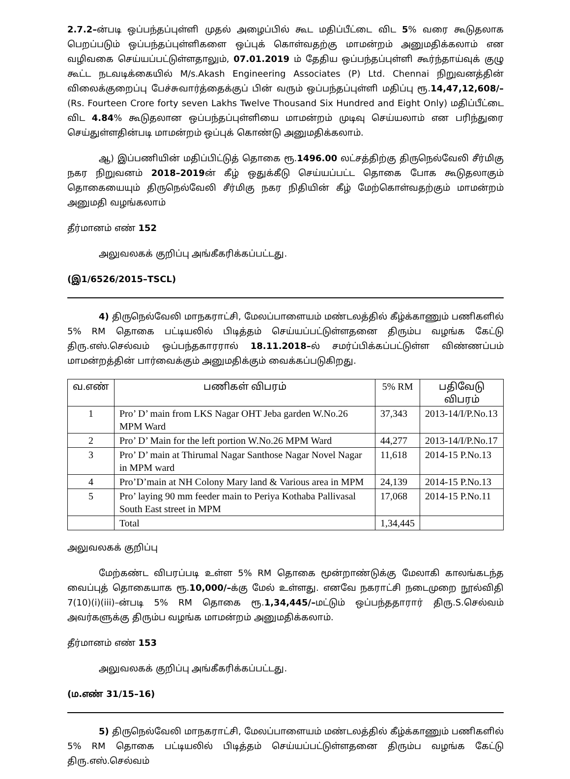2.7.2–ன்படி ஒப்பந்தப்புள்ளி முதல் அழைப்பில் கூட மதிப்பீட்டை விட 5% வரை கூடுதலாக பெறப்படும் ஒப்பந்தப்புள்ளிகளை ஒப்புக் கொள்வதற்கு மாமன்றம் அனுமதிக்கலாம் என வழிவகை செய்யப்பட்டுள்ளதாலும், 07.01.2019 ம் தேதிய ஒப்பந்தப்புள்ளி கூர்ந்தாய்வுக் குழு கூட்ட நடவடிக்கையில் M/s.Akash Engineering Associates (P) Ltd. Chennai நிறுவனத்தின் விலைக்குறைப்பு பேச்சுவார்த்தைக்குப் பின் வரும் ஒப்பந்தப்புள்ளி மதிப்பு ரூ.14,47,12,608/– (Rs. Fourteen Crore forty seven Lakhs Twelve Thousand Six Hundred and Eight Only) மதிப்பீட்டை விட 4.84% கூடுதலான ஒப்பந்தப்புள்ளியை மாமன்றம் முடிவு செய்யலாம் என பரிந்துரை செய்துள்ளதின்படி மாமன்றம் ஒப்புக் கொண்டு அனுமதிக்கலாம்.
ஆ) இப்பணியின் மதிப்பிட்டுத் தொகை ரூ.1496.00 லட்சத்திற்கு திருநெல்வேலி சீர்மிகு நகர நிறுவனம் 2018–2019ன் கீழ் ஒதுக்கீடு செய்யப்பட்ட தொகை போக கூடுதலாகும் தொகையையும் திருநெல்வேலி சீர்மிகு நகர நிதியின் கீழ் மேற்கொள்வதற்கும் மாமன்றம் அனுமதி வழங்கலாம்
தீர்மானம் எண் 152
அலுவலகக் குறிப்பு அங்கீகரிக்கப்பட்டது.
(இ1/6526/2015–TSCL)
4) திருநெல்வேலி மாநகராட்சி, மேலப்பாளையம் மண்டலத்தில் கீழ்க்காணும் பணிகளில் 5% RM தொகை பட்டியலில் பிடித்தம் செய்யப்பட்டுள்ளதனை திரும்ப வழங்க கேட்டு திரு.எஸ்.செல்வம் ஒப்பந்தகாரரால் 18.11.2018–ல் சமர்ப்பிக்கப்பட்டுள்ள விண்ணப்பம் மாமன்றத்தின் பார்வைக்கும் அனுமதிக்கும் வைக்கப்படுகிறது.
| வ.எண் | பணிகள் விபரம் | 5% RM | பதிவேடு விபரம் |
| --- | --- | --- | --- |
| 1 | Pro’ D’ main from LKS Nagar OHT Jeba garden W.No.26 MPM Ward | 37,343 | 2013-14/I/P.No.13 |
| 2 | Pro’ D’ Main for the left portion W.No.26 MPM Ward | 44,277 | 2013-14/I/P.No.17 |
| 3 | Pro’ D’ main at Thirumal Nagar Santhose Nagar Novel Nagar in MPM ward | 11,618 | 2014-15 P.No.13 |
| 4 | Pro’D’main at NH Colony Mary land & Various area in MPM | 24,139 | 2014-15 P.No.13 |
| 5 | Pro’ laying 90 mm feeder main to Periya Kothaba Pallivasal South East street in MPM | 17,068 | 2014-15 P.No.11 |
| | Total | 1,34,445 | |
அலுவலகக் குறிப்பு
மேற்கண்ட விபரப்படி உள்ள 5% RM தொகை மூன்றாண்டுக்கு மேலாகி காலங்கடந்த வைப்புத் தொகையாக ரூ.10,000/–க்கு மேல் உள்ளது. எனவே நகராட்சி நடைமுறை நூல்விதி 7(10)(i)(iii)–ன்படி 5% RM தொகை ரூ.1,34,445/–மட்டும் ஒப்பந்ததாரார் திரு.S.செல்வம் அவர்களுக்கு திரும்ப வழங்க மாமன்றம் அனுமதிக்கலாம்.
தீர்மானம் எண் 153
அலுவலகக் குறிப்பு அங்கீகரிக்கப்பட்டது.
(ம.எண் 31/15–16)
5) திருநெல்வேலி மாநகராட்சி, மேலப்பாளையம் மண்டலத்தில் கீழ்க்காணும் பணிகளில் 5% RM தொகை பட்டியலில் பிடித்தம் செய்யப்பட்டுள்ளதனை திரும்ப வழங்க கேட்டு திரு.எஸ்.செல்வம்